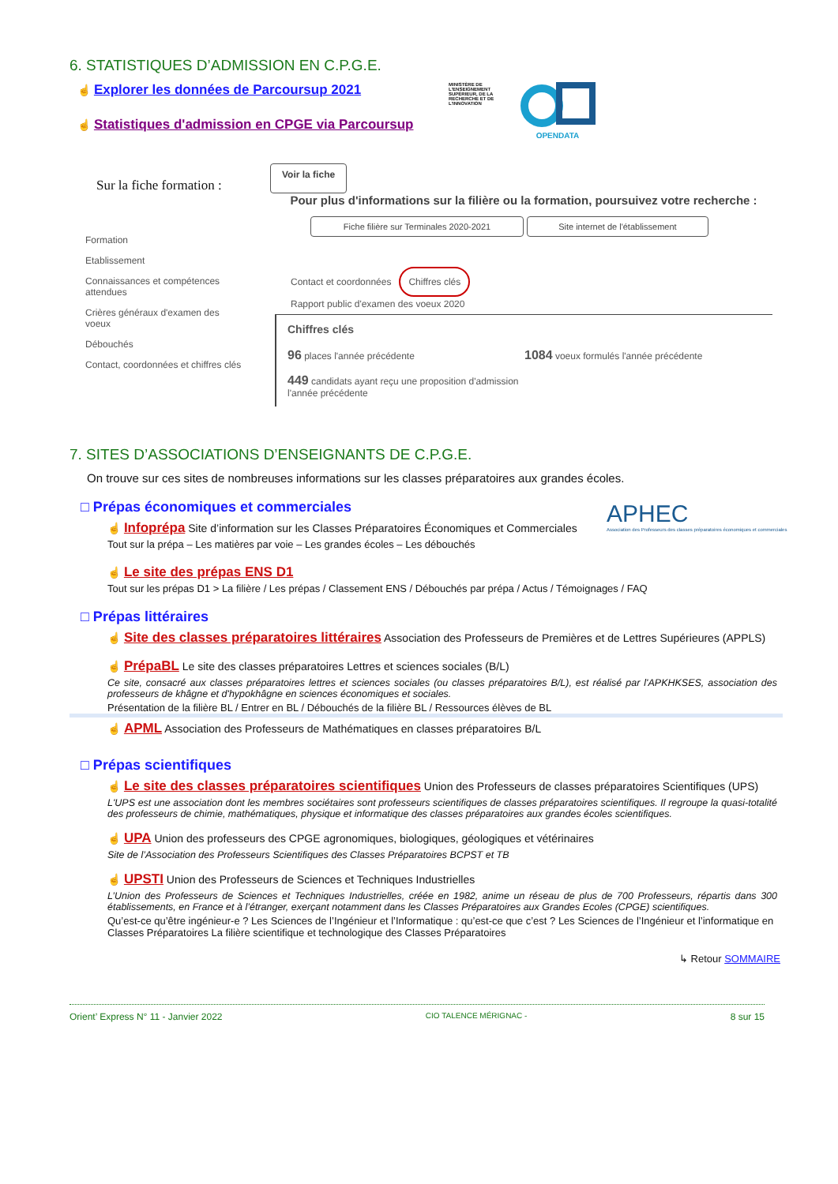6. STATISTIQUES D’ADMISSION EN C.P.G.E.
☝ Explorer les données de Parcoursup 2021
☝ Statistiques d'admission en CPGE via Parcoursup
MINISTÈRE DE L'ENSEIGNEMENT SUPÉRIEUR, DE LA RECHERCHE ET DE L'INNOVATION
OPENDATA
Sur la fiche formation :
Voir la fiche
Formation
Etablissement
Connaissances et compétences attendues
Crières généraux d'examen des voeux
Débouchés
Contact, coordonnées et chiffres clés
Pour plus d'informations sur la filière ou la formation, poursuivez votre recherche :
Fiche filière sur Terminales 2020-2021 Site internet de l'établissement
Contact et coordonnées Chiffres clés
Rapport public d'examen des voeux 2020
Chiffres clés
96 places l'année précédente
449 candidats ayant reçu une proposition d'admission l'année précédente
1084 voeux formulés l'année précédente
7. SITES D’ASSOCIATIONS D’ENSEIGNANTS DE C.P.G.E.
On trouve sur ces sites de nombreuses informations sur les classes préparatoires aux grandes écoles.
□ Prépas économiques et commerciales
☝ Infoprépa Site d’information sur les Classes Préparatoires Économiques et Commerciales
Tout sur la prépa – Les matières par voie – Les grandes écoles – Les débouchés
APHEC
Association des Professeurs des classes préparatoires économiques et commerciales
☝ Le site des prépas ENS D1
Tout sur les prépas D1 > La filière / Les prépas / Classement ENS / Débouchés par prépa / Actus / Témoignages / FAQ
□ Prépas littéraires
☝ Site des classes préparatoires littéraires Association des Professeurs de Premières et de Lettres Supérieures (APPLS)
☝ PrépaBL Le site des classes préparatoires Lettres et sciences sociales (B/L)
Ce site, consacré aux classes préparatoires lettres et sciences sociales (ou classes préparatoires B/L), est réalisé par l'APKHKSES, association des professeurs de khâgne et d'hypokhâgne en sciences économiques et sociales.
Présentation de la filière BL / Entrer en BL / Débouchés de la filière BL / Ressources élèves de BL
☝ APML Association des Professeurs de Mathématiques en classes préparatoires B/L
□ Prépas scientifiques
☝ Le site des classes préparatoires scientifiques Union des Professeurs de classes préparatoires Scientifiques (UPS)
L'UPS est une association dont les membres sociétaires sont professeurs scientifiques de classes préparatoires scientifiques. Il regroupe la quasi-totalité des professeurs de chimie, mathématiques, physique et informatique des classes préparatoires aux grandes écoles scientifiques.
☝ UPA Union des professeurs des CPGE agronomiques, biologiques, géologiques et vétérinaires
Site de l’Association des Professeurs Scientifiques des Classes Préparatoires BCPST et TB
☝ UPSTI Union des Professeurs de Sciences et Techniques Industrielles
L’Union des Professeurs de Sciences et Techniques Industrielles, créée en 1982, anime un réseau de plus de 700 Professeurs, répartis dans 300 établissements, en France et à l’étranger, exerçant notamment dans les Classes Préparatoires aux Grandes Ecoles (CPGE) scientifiques.
Qu’est-ce qu’être ingénieur-e ? Les Sciences de l’Ingénieur et l’Informatique : qu’est-ce que c’est ? Les Sciences de l’Ingénieur et l’informatique en Classes Préparatoires La filière scientifique et technologique des Classes Préparatoires
↳ Retour SOMMAIRE
Orient’ Express N° 11 - Janvier 2022 CIO TALENCE MÉRIGNAC - 8 sur 15